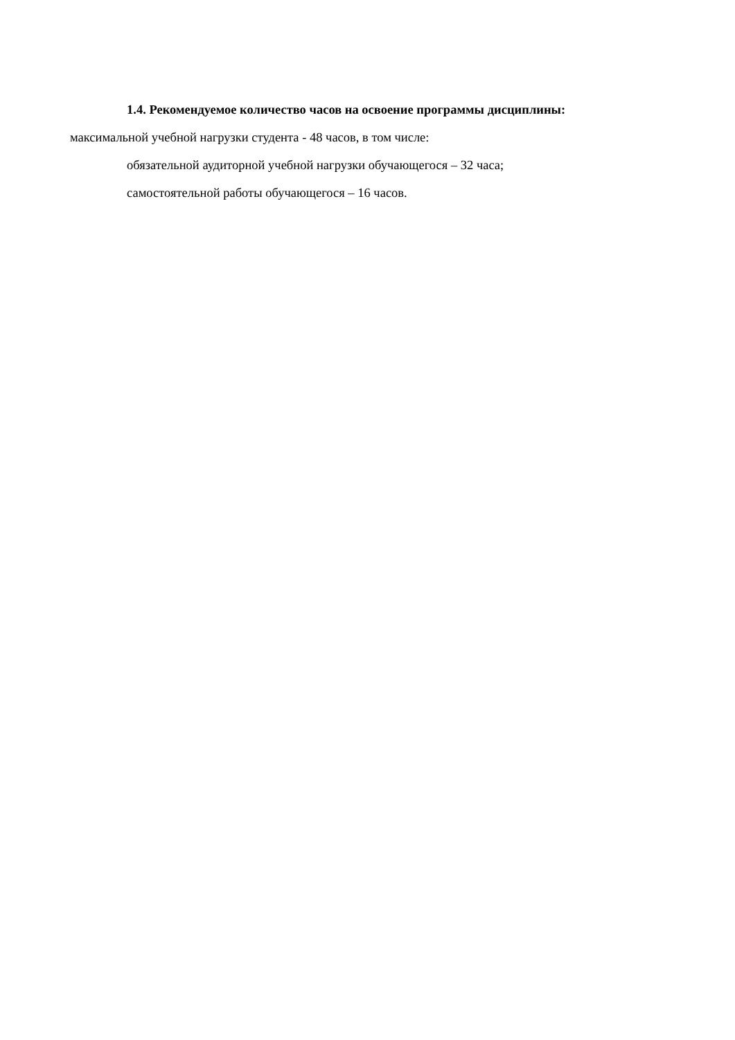1.4. Рекомендуемое количество часов на освоение программы дисциплины:
максимальной учебной нагрузки студента - 48 часов, в том числе:
обязательной аудиторной учебной нагрузки обучающегося – 32 часа;
самостоятельной работы обучающегося – 16 часов.